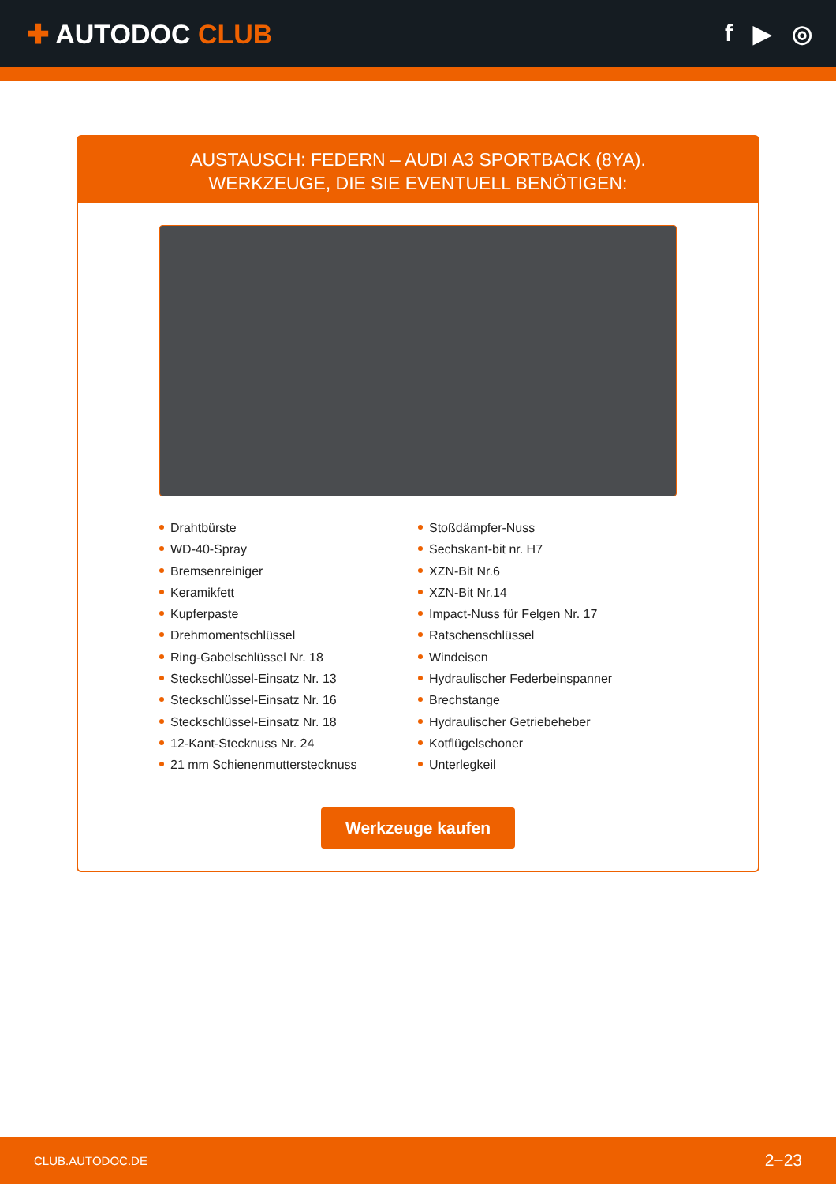✚ AUTODOC CLUB f ▶ ◎
AUSTAUSCH: FEDERN – AUDI A3 SPORTBACK (8YA).
WERKZEUGE, DIE SIE EVENTUELL BENÖTIGEN:
Drahtbürste
WD-40-Spray
Bremsenreiniger
Keramikfett
Kupferpaste
Drehmomentschlüssel
Ring-Gabelschlüssel Nr. 18
Steckschlüssel-Einsatz Nr. 13
Steckschlüssel-Einsatz Nr. 16
Steckschlüssel-Einsatz Nr. 18
12-Kant-Stecknuss Nr. 24
21 mm Schienenmutterstecknuss
Stoßdämpfer-Nuss
Sechskant-bit nr. H7
XZN-Bit Nr.6
XZN-Bit Nr.14
Impact-Nuss für Felgen Nr. 17
Ratschenschlüssel
Windeisen
Hydraulischer Federbeinspanner
Brechstange
Hydraulischer Getriebeheber
Kotflügelschoner
Unterlegkeil
Werkzeuge kaufen
CLUB.AUTODOC.DE 2−23